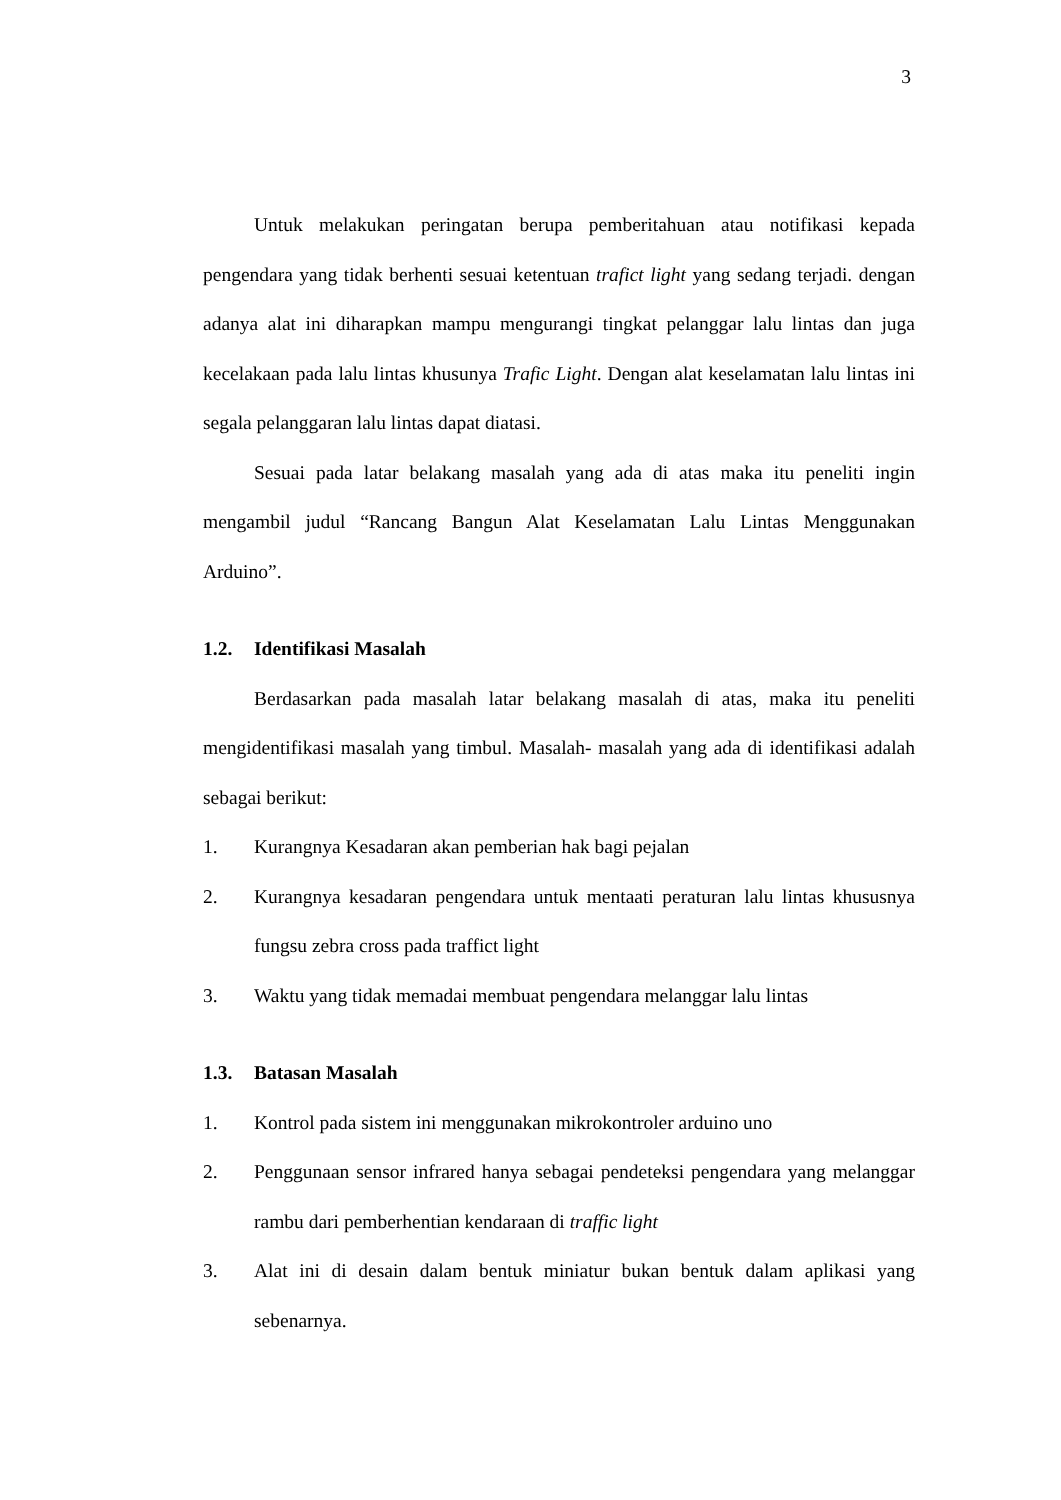3
Untuk melakukan peringatan berupa pemberitahuan atau notifikasi kepada pengendara yang tidak berhenti sesuai ketentuan trafict light yang sedang terjadi. dengan adanya alat ini diharapkan mampu mengurangi tingkat pelanggar lalu lintas dan juga kecelakaan pada lalu lintas khusunya Trafic Light. Dengan alat keselamatan lalu lintas ini segala pelanggaran lalu lintas dapat diatasi.
Sesuai pada latar belakang masalah yang ada di atas maka itu peneliti ingin mengambil judul “Rancang Bangun Alat Keselamatan Lalu Lintas Menggunakan Arduino”.
1.2. Identifikasi Masalah
Berdasarkan pada masalah latar belakang masalah di atas, maka itu peneliti mengidentifikasi masalah yang timbul. Masalah- masalah yang ada di identifikasi adalah sebagai berikut:
1. Kurangnya Kesadaran akan pemberian hak bagi pejalan
2. Kurangnya kesadaran pengendara untuk mentaati peraturan lalu lintas khususnya fungsu zebra cross pada traffict light
3. Waktu yang tidak memadai membuat pengendara melanggar lalu lintas
1.3. Batasan Masalah
1. Kontrol pada sistem ini menggunakan mikrokontroler arduino uno
2. Penggunaan sensor infrared hanya sebagai pendeteksi pengendara yang melanggar rambu dari pemberhentian kendaraan di traffic light
3. Alat ini di desain dalam bentuk miniatur bukan bentuk dalam aplikasi yang sebenarnya.